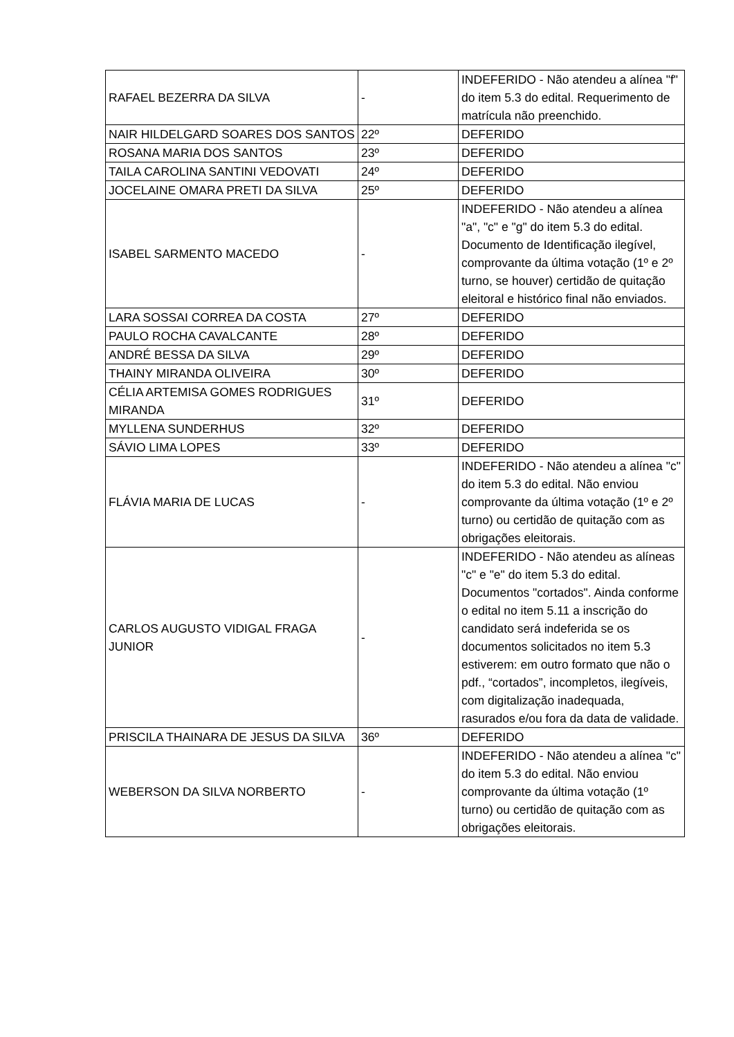| RAFAEL BEZERRA DA SILVA | - | INDEFERIDO - Não atendeu a alínea "f" do item 5.3 do edital. Requerimento de matrícula não preenchido. |
| NAIR HILDELGARD SOARES DOS SANTOS | 22º | DEFERIDO |
| ROSANA MARIA DOS SANTOS | 23º | DEFERIDO |
| TAILA CAROLINA SANTINI VEDOVATI | 24º | DEFERIDO |
| JOCELAINE OMARA PRETI DA SILVA | 25º | DEFERIDO |
| ISABEL SARMENTO MACEDO | - | INDEFERIDO - Não atendeu a alínea "a", "c" e "g" do item 5.3 do edital. Documento de Identificação ilegível, comprovante da última votação (1º e 2º turno, se houver) certidão de quitação eleitoral e histórico final não enviados. |
| LARA SOSSAI CORREA DA COSTA | 27º | DEFERIDO |
| PAULO ROCHA CAVALCANTE | 28º | DEFERIDO |
| ANDRÉ BESSA DA SILVA | 29º | DEFERIDO |
| THAINY MIRANDA OLIVEIRA | 30º | DEFERIDO |
| CÉLIA ARTEMISA GOMES RODRIGUES MIRANDA | 31º | DEFERIDO |
| MYLLENA SUNDERHUS | 32º | DEFERIDO |
| SÁVIO LIMA LOPES | 33º | DEFERIDO |
| FLÁVIA MARIA DE LUCAS | - | INDEFERIDO - Não atendeu a alínea "c" do item 5.3 do edital. Não enviou comprovante da última votação (1º e 2º turno) ou certidão de quitação com as obrigações eleitorais. |
| CARLOS AUGUSTO VIDIGAL FRAGA JUNIOR | - | INDEFERIDO - Não atendeu as alíneas "c" e "e" do item 5.3 do edital. Documentos "cortados". Ainda conforme o edital no item 5.11 a inscrição do candidato será indeferida se os documentos solicitados no item 5.3 estiverem: em outro formato que não o pdf., “cortados”, incompletos, ilegíveis, com digitalização inadequada, rasurados e/ou fora da data de validade. |
| PRISCILA THAINARA DE JESUS DA SILVA | 36º | DEFERIDO |
| WEBERSON DA SILVA NORBERTO | - | INDEFERIDO - Não atendeu a alínea "c" do item 5.3 do edital. Não enviou comprovante da última votação (1º turno) ou certidão de quitação com as obrigações eleitorais. |